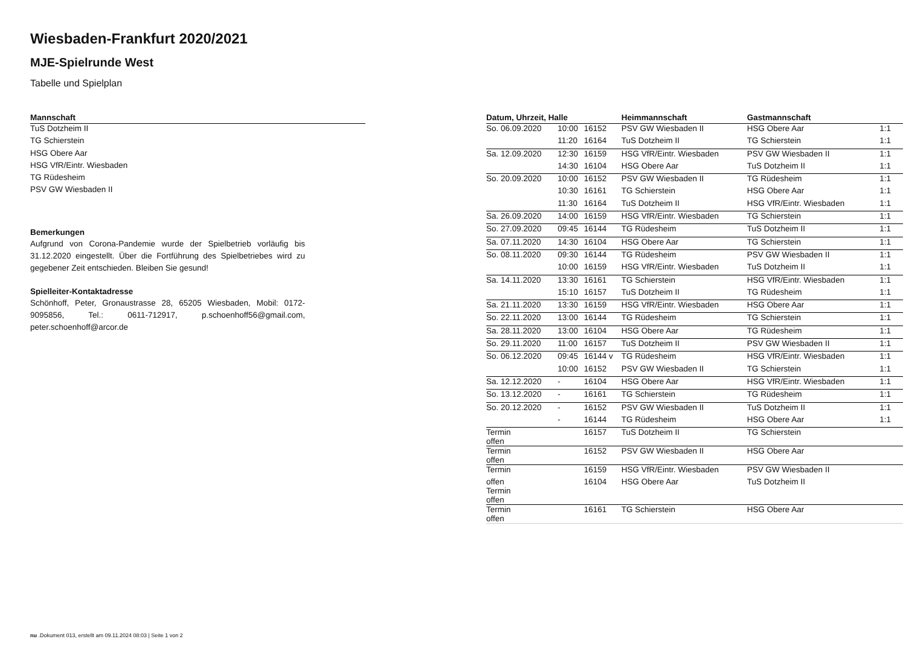Wiesbaden-Frankfurt 2020/2021
MJE-Spielrunde West
Tabelle und Spielplan
| Mannschaft |
| --- |
| TuS Dotzheim II |
| TG Schierstein |
| HSG Obere Aar |
| HSG VfR/Eintr. Wiesbaden |
| TG Rüdesheim |
| PSV GW Wiesbaden II |
Bemerkungen
Aufgrund von Corona-Pandemie wurde der Spielbetrieb vorläufig bis 31.12.2020 eingestellt. Über die Fortführung des Spielbetriebes wird zu gegebener Zeit entschieden. Bleiben Sie gesund!
Spielleiter-Kontaktadresse
Schönhoff, Peter, Gronaustrasse 28, 65205 Wiesbaden, Mobil: 0172-9095856, Tel.: 0611-712917, p.schoenhoff56@gmail.com, peter.schoenhoff@arcor.de
| Datum, Uhrzeit, Halle | | | Heimmannschaft | Gastmannschaft | |
| --- | --- | --- | --- | --- | --- |
| So. 06.09.2020 | 10:00 | 16152 | PSV GW Wiesbaden II | HSG Obere Aar | 1:1 |
| | 11:20 | 16164 | TuS Dotzheim II | TG Schierstein | 1:1 |
| Sa. 12.09.2020 | 12:30 | 16159 | HSG VfR/Eintr. Wiesbaden | PSV GW Wiesbaden II | 1:1 |
| | 14:30 | 16104 | HSG Obere Aar | TuS Dotzheim II | 1:1 |
| So. 20.09.2020 | 10:00 | 16152 | PSV GW Wiesbaden II | TG Rüdesheim | 1:1 |
| | 10:30 | 16161 | TG Schierstein | HSG Obere Aar | 1:1 |
| | 11:30 | 16164 | TuS Dotzheim II | HSG VfR/Eintr. Wiesbaden | 1:1 |
| Sa. 26.09.2020 | 14:00 | 16159 | HSG VfR/Eintr. Wiesbaden | TG Schierstein | 1:1 |
| So. 27.09.2020 | 09:45 | 16144 | TG Rüdesheim | TuS Dotzheim II | 1:1 |
| Sa. 07.11.2020 | 14:30 | 16104 | HSG Obere Aar | TG Schierstein | 1:1 |
| So. 08.11.2020 | 09:30 | 16144 | TG Rüdesheim | PSV GW Wiesbaden II | 1:1 |
| | 10:00 | 16159 | HSG VfR/Eintr. Wiesbaden | TuS Dotzheim II | 1:1 |
| Sa. 14.11.2020 | 13:30 | 16161 | TG Schierstein | HSG VfR/Eintr. Wiesbaden | 1:1 |
| | 15:10 | 16157 | TuS Dotzheim II | TG Rüdesheim | 1:1 |
| Sa. 21.11.2020 | 13:30 | 16159 | HSG VfR/Eintr. Wiesbaden | HSG Obere Aar | 1:1 |
| So. 22.11.2020 | 13:00 | 16144 | TG Rüdesheim | TG Schierstein | 1:1 |
| Sa. 28.11.2020 | 13:00 | 16104 | HSG Obere Aar | TG Rüdesheim | 1:1 |
| So. 29.11.2020 | 11:00 | 16157 | TuS Dotzheim II | PSV GW Wiesbaden II | 1:1 |
| So. 06.12.2020 | 09:45 | 16144 v | TG Rüdesheim | HSG VfR/Eintr. Wiesbaden | 1:1 |
| | 10:00 | 16152 | PSV GW Wiesbaden II | TG Schierstein | 1:1 |
| Sa. 12.12.2020 | - | 16104 | HSG Obere Aar | HSG VfR/Eintr. Wiesbaden | 1:1 |
| So. 13.12.2020 | - | 16161 | TG Schierstein | TG Rüdesheim | 1:1 |
| So. 20.12.2020 | - | 16152 | PSV GW Wiesbaden II | TuS Dotzheim II | 1:1 |
| | - | 16144 | TG Rüdesheim | HSG Obere Aar | 1:1 |
| Termin offen | | 16157 | TuS Dotzheim II | TG Schierstein | |
| Termin offen | | 16152 | PSV GW Wiesbaden II | HSG Obere Aar | |
| Termin | | 16159 | HSG VfR/Eintr. Wiesbaden | PSV GW Wiesbaden II | |
| offen Termin offen | | 16104 | HSG Obere Aar | TuS Dotzheim II | |
| Termin offen | | 16161 | TG Schierstein | HSG Obere Aar | |
nu .Dokument 013, erstellt am 09.11.2024 08:03 | Seite 1 von 2